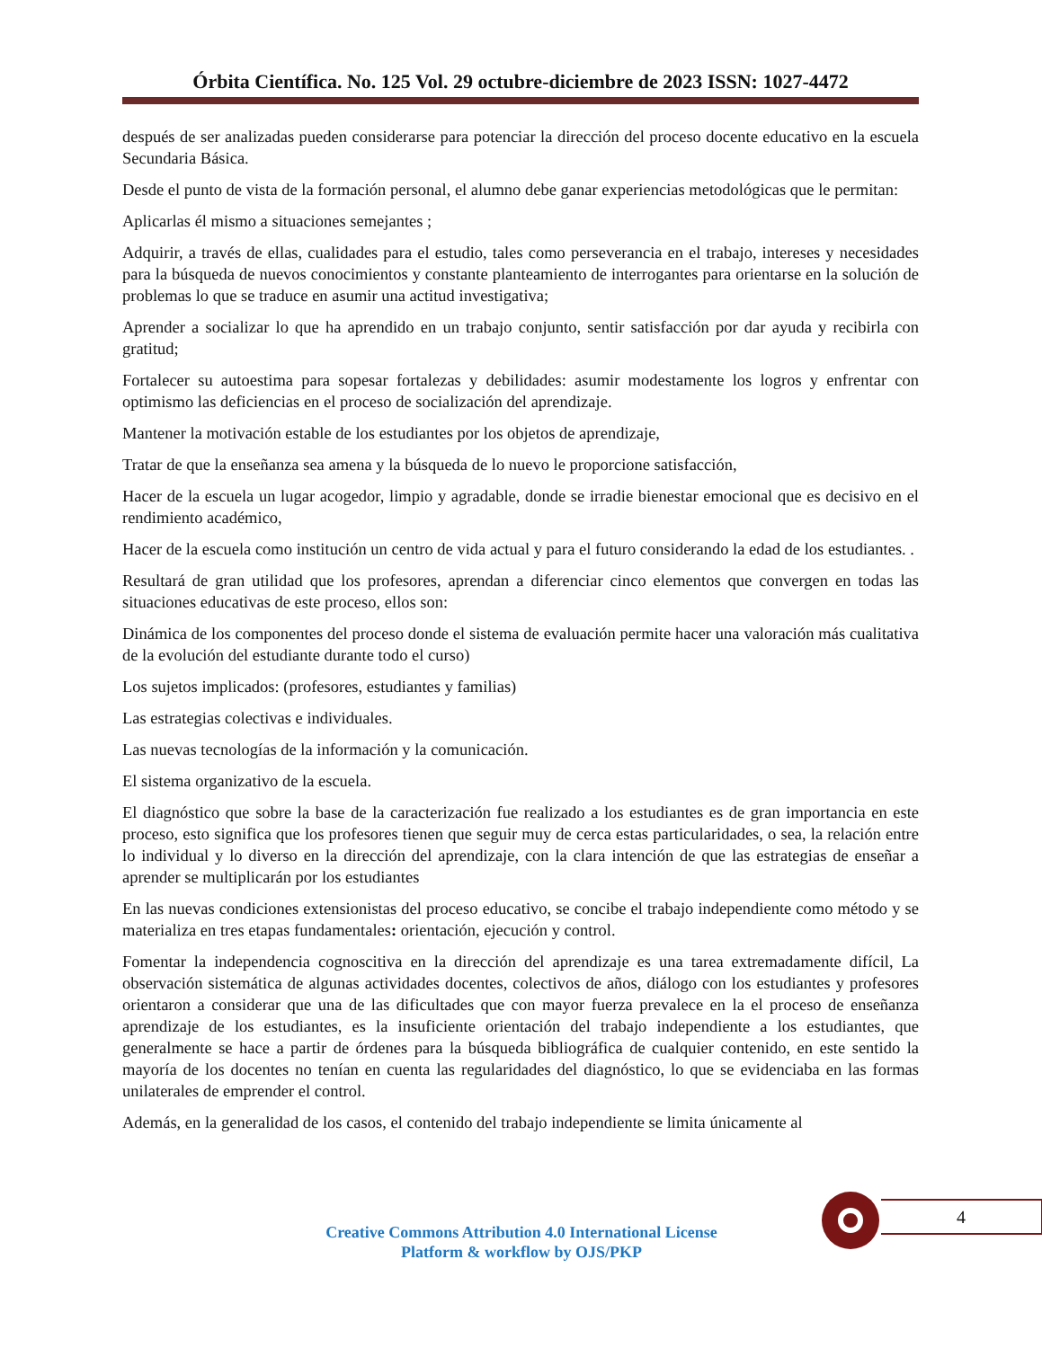Órbita Científica. No. 125 Vol. 29 octubre-diciembre de 2023 ISSN: 1027-4472
después de ser analizadas pueden considerarse para potenciar la dirección del proceso docente educativo en la escuela Secundaria Básica.
Desde el punto de vista de la formación personal, el alumno debe ganar experiencias metodológicas que le permitan:
Aplicarlas él mismo a situaciones semejantes ;
Adquirir, a través de ellas, cualidades para el estudio, tales como perseverancia en el trabajo, intereses y necesidades para la búsqueda de nuevos conocimientos y constante planteamiento de interrogantes para orientarse en la solución de problemas lo que se traduce en asumir una actitud investigativa;
Aprender a socializar lo que ha aprendido en un trabajo conjunto, sentir satisfacción por dar ayuda y recibirla con gratitud;
Fortalecer su autoestima para sopesar fortalezas y debilidades: asumir modestamente los logros y enfrentar con optimismo las deficiencias en el proceso de socialización del aprendizaje.
Mantener la motivación estable de los estudiantes por los objetos de aprendizaje,
Tratar de que la enseñanza sea amena y la búsqueda de lo nuevo le proporcione satisfacción,
Hacer de la escuela un lugar acogedor, limpio y agradable, donde se irradie bienestar emocional que es decisivo en el rendimiento académico,
Hacer de la escuela como institución un centro de vida actual y para el futuro considerando la edad de los estudiantes. .
Resultará de gran utilidad que los profesores, aprendan a diferenciar cinco elementos que convergen en todas las situaciones educativas de este proceso, ellos son:
Dinámica de los componentes del proceso donde el sistema de evaluación permite hacer una valoración más cualitativa de la evolución del estudiante durante todo el curso)
Los sujetos implicados: (profesores, estudiantes y familias)
Las estrategias colectivas e individuales.
Las nuevas tecnologías de la información y la comunicación.
El sistema organizativo de la escuela.
El diagnóstico que sobre la base de la caracterización fue realizado a los estudiantes es de gran importancia en este proceso, esto significa que los profesores tienen que seguir muy de cerca estas particularidades, o sea, la relación entre lo individual y lo diverso en la dirección del aprendizaje, con la clara intención de que las estrategias de enseñar a aprender se multiplicarán por los estudiantes
En las nuevas condiciones extensionistas del proceso educativo, se concibe el trabajo independiente como método y se materializa en tres etapas fundamentales: orientación, ejecución y control.
Fomentar la independencia cognoscitiva en la dirección del aprendizaje es una tarea extremadamente difícil, La observación sistemática de algunas actividades docentes, colectivos de años, diálogo con los estudiantes y profesores orientaron a considerar que una de las dificultades que con mayor fuerza prevalece en la el proceso de enseñanza aprendizaje de los estudiantes, es la insuficiente orientación del trabajo independiente a los estudiantes, que generalmente se hace a partir de órdenes para la búsqueda bibliográfica de cualquier contenido, en este sentido la mayoría de los docentes no tenían en cuenta las regularidades del diagnóstico, lo que se evidenciaba en las formas unilaterales de emprender el control.
Además, en la generalidad de los casos, el contenido del trabajo independiente se limita únicamente al
4
Creative Commons Attribution 4.0 International License
Platform & workflow by OJS/PKP